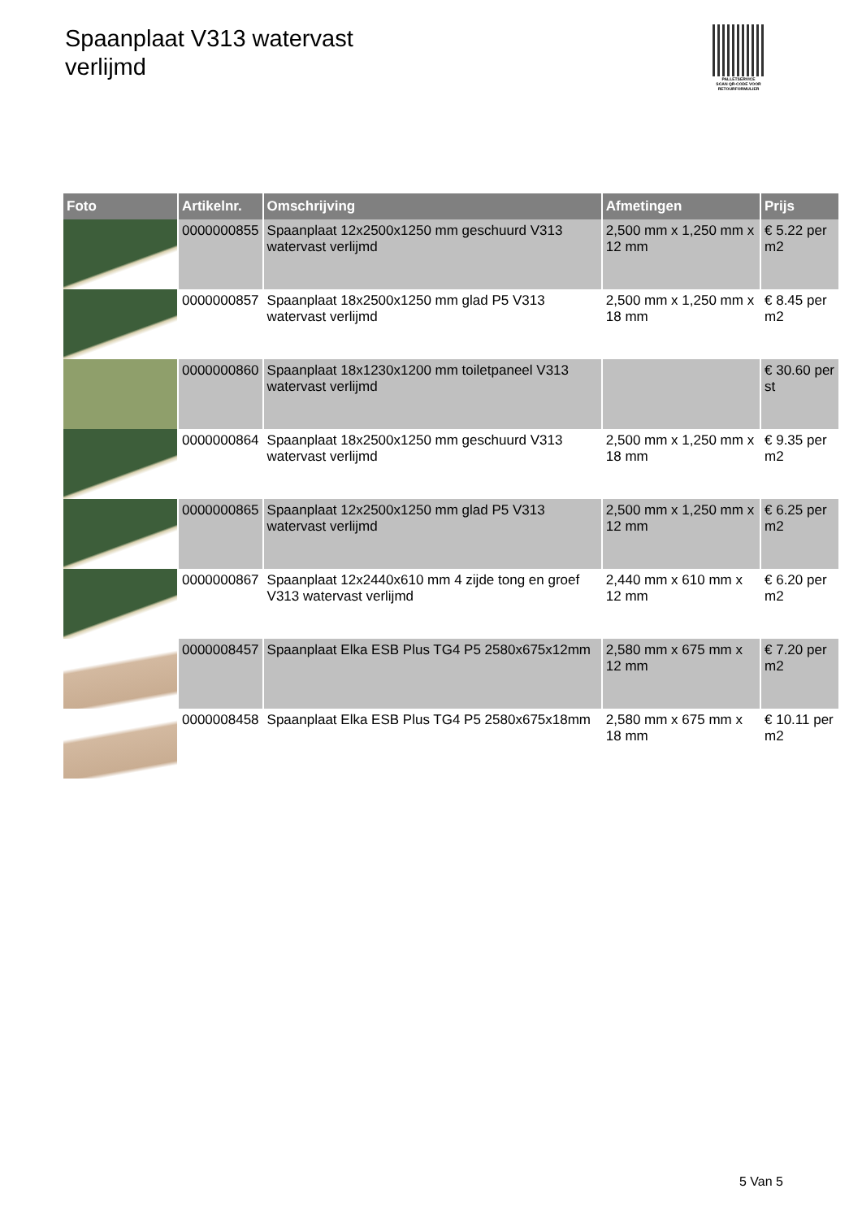Spaanplaat V313 watervast
verlijmd
PALLETSERVICE
SCAN QR-CODE VOOR RETOURFORMULIER
| Foto | Artikelnr. | Omschrijving | Afmetingen | Prijs |
| --- | --- | --- | --- | --- |
| | 0000000855 | Spaanplaat 12x2500x1250 mm geschuurd V313 watervast verlijmd | 2,500 mm x 1,250 mm x 12 mm | € 5.22 per m2 |
| | 0000000857 | Spaanplaat 18x2500x1250 mm glad P5 V313 watervast verlijmd | 2,500 mm x 1,250 mm x 18 mm | € 8.45 per m2 |
| | 0000000860 | Spaanplaat 18x1230x1200 mm toiletpaneel V313 watervast verlijmd | | € 30.60 per st |
| | 0000000864 | Spaanplaat 18x2500x1250 mm geschuurd V313 watervast verlijmd | 2,500 mm x 1,250 mm x 18 mm | € 9.35 per m2 |
| | 0000000865 | Spaanplaat 12x2500x1250 mm glad P5 V313 watervast verlijmd | 2,500 mm x 1,250 mm x 12 mm | € 6.25 per m2 |
| | 0000000867 | Spaanplaat 12x2440x610 mm 4 zijde tong en groef V313 watervast verlijmd | 2,440 mm x 610 mm x 12 mm | € 6.20 per m2 |
| | 0000008457 | Spaanplaat Elka ESB Plus TG4 P5 2580x675x12mm | 2,580 mm x 675 mm x 12 mm | € 7.20 per m2 |
| | 0000008458 | Spaanplaat Elka ESB Plus TG4 P5 2580x675x18mm | 2,580 mm x 675 mm x 18 mm | € 10.11 per m2 |
5 Van 5